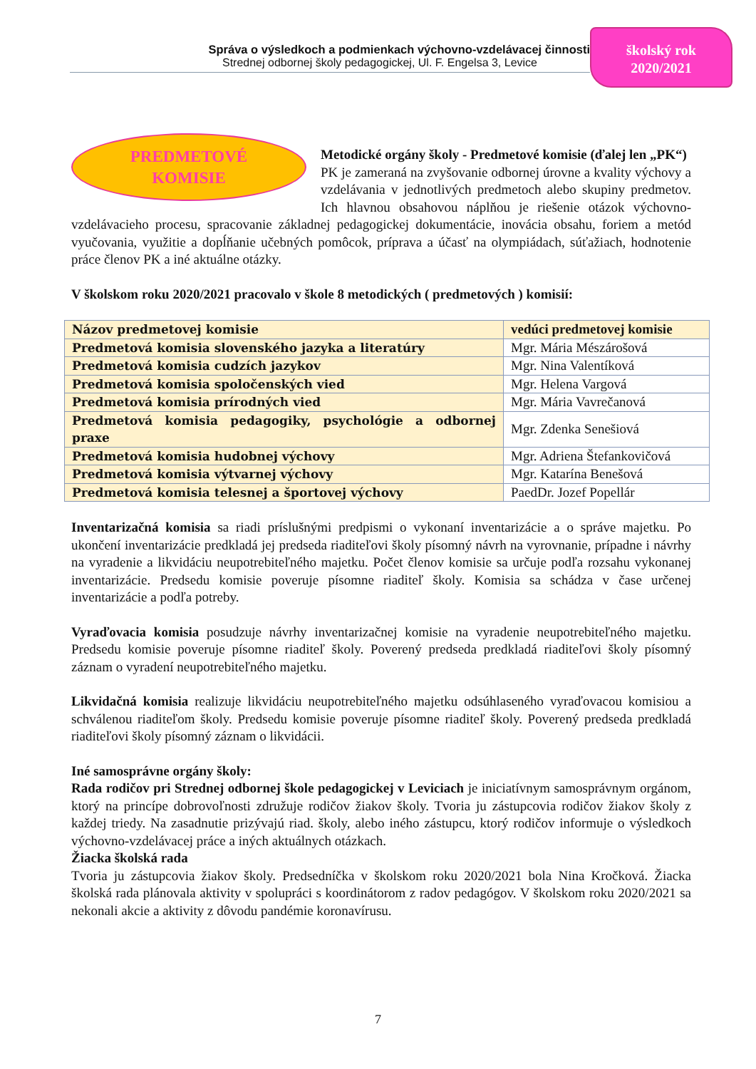Správa o výsledkoch a podmienkach výchovno-vzdelávacej činnosti
Strednej odbornej školy pedagogickej, Ul. F. Engelsa 3, Levice
školský rok
2020/2021
PREDMETOVÉ
KOMISIE
Metodické orgány školy - Predmetové komisie (ďalej len „PK“)
PK je zameraná na zvyšovanie odbornej úrovne a kvality výchovy a vzdelávania v jednotlivých predmetoch alebo skupiny predmetov. Ich hlavnou obsahovou náplňou je riešenie otázok výchovno-vzdelávacieho procesu, spracovanie základnej pedagogickej dokumentácie, inovácia obsahu, foriem a metód vyučovania, využitie a dopĺňanie učebných pomôcok, príprava a účasť na olympiádach, súťažiach, hodnotenie práce členov PK a iné aktuálne otázky.
V školskom roku 2020/2021 pracovalo v škole 8 metodických ( predmetových ) komisií:
| Názov predmetovej komisie | vedúci predmetovej komisie |
| Predmetová komisia slovenského jazyka a literatúry | Mgr. Mária Mészárošová |
| Predmetová komisia cudzích jazykov | Mgr. Nina Valentíková |
| Predmetová komisia spoločenských vied | Mgr. Helena Vargová |
| Predmetová komisia prírodných vied | Mgr. Mária Vavrečanová |
| Predmetová komisia pedagogiky, psychológie a odbornej praxe | Mgr. Zdenka Senešiová |
| Predmetová komisia hudobnej výchovy | Mgr. Adriena Štefankovičová |
| Predmetová komisia výtvarnej výchovy | Mgr. Katarína Benešová |
| Predmetová komisia telesnej a športovej výchovy | PaedDr. Jozef Popellár |
Inventarizačná komisia sa riadi príslušnými predpismi o vykonaní inventarizácie a o správe majetku. Po ukončení inventarizácie predkladá jej predseda riaditeľovi školy písomný návrh na vyrovnanie, prípadne i návrhy na vyradenie a likvidáciu neupotrebiteľného majetku. Počet členov komisie sa určuje podľa rozsahu vykonanej inventarizácie. Predsedu komisie poveruje písomne riaditeľ školy. Komisia sa schádza v čase určenej inventarizácie a podľa potreby.
Vyraďovacia komisia posudzuje návrhy inventarizačnej komisie na vyradenie neupotrebiteľného majetku. Predsedu komisie poveruje písomne riaditeľ školy. Poverený predseda predkladá riaditeľovi školy písomný záznam o vyradení neupotrebiteľného majetku.
Likvidačná komisia realizuje likvidáciu neupotrebiteľného majetku odsúhlaseného vyraďovacou komisiou a schválenou riaditeľom školy. Predsedu komisie poveruje písomne riaditeľ školy. Poverený predseda predkladá riaditeľovi školy písomný záznam o likvidácii.
Iné samosprávne orgány školy:
Rada rodičov pri Strednej odbornej škole pedagogickej v Leviciach je iniciatívnym samosprávnym orgánom, ktorý na princípe dobrovoľnosti združuje rodičov žiakov školy. Tvoria ju zástupcovia rodičov žiakov školy z každej triedy. Na zasadnutie prizývajú riad. školy, alebo iného zástupcu, ktorý rodičov informuje o výsledkoch výchovno-vzdelávacej práce a iných aktuálnych otázkach.
Žiacka školská rada
Tvoria ju zástupcovia žiakov školy. Predsedníčka v školskom roku 2020/2021 bola Nina Kročková. Žiacka školská rada plánovala aktivity v spolupráci s koordinátorom z radov pedagógov. V školskom roku 2020/2021 sa nekonali akcie a aktivity z dôvodu pandémie koronavírusu.
7